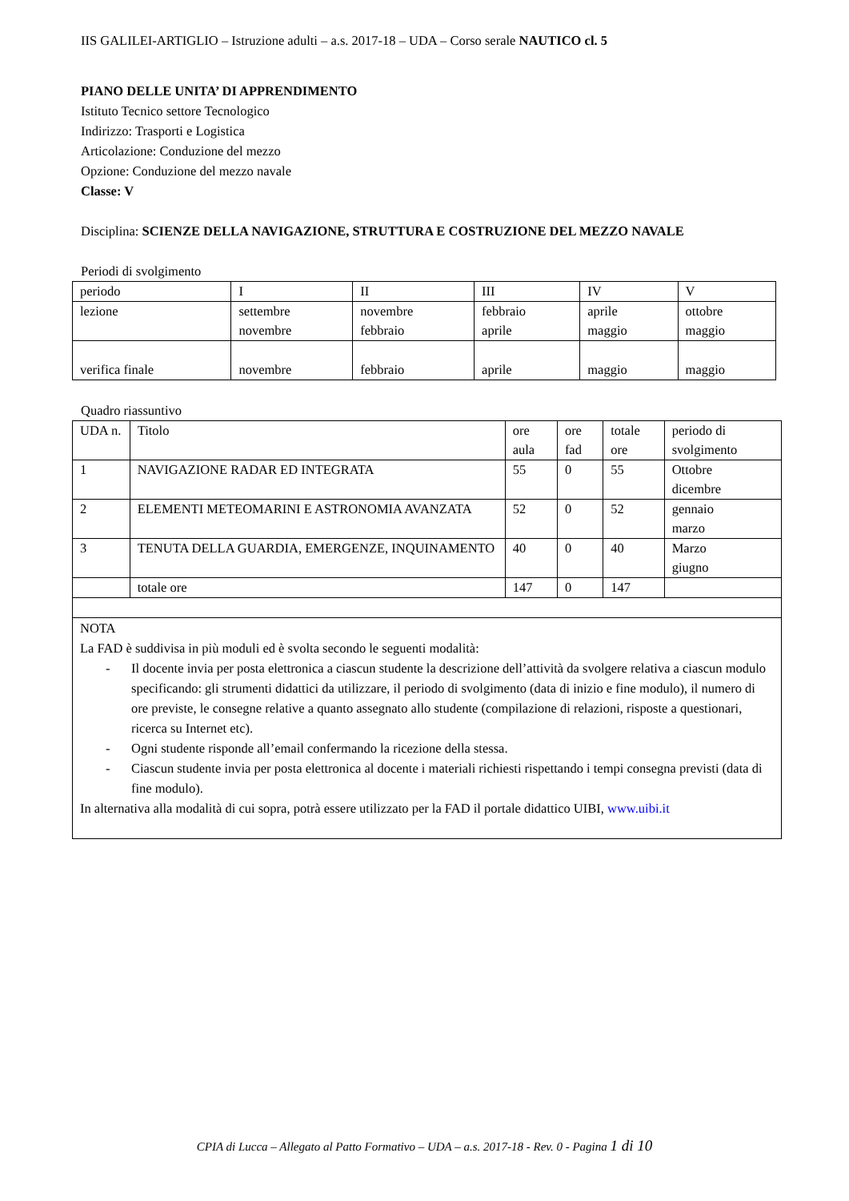IIS GALILEI-ARTIGLIO – Istruzione adulti – a.s. 2017-18 – UDA – Corso serale NAUTICO cl. 5
PIANO DELLE UNITA’ DI APPRENDIMENTO
Istituto Tecnico settore Tecnologico
Indirizzo: Trasporti e Logistica
Articolazione: Conduzione del mezzo
Opzione: Conduzione del mezzo navale
Classe: V
Disciplina: SCIENZE DELLA NAVIGAZIONE, STRUTTURA E COSTRUZIONE DEL MEZZO NAVALE
Periodi di svolgimento
| periodo | I | II | III | IV | V |
| lezione | settembre novembre | novembre febbraio | febbraio aprile | aprile maggio | ottobre maggio |
| verifica finale | novembre | febbraio | aprile | maggio | maggio |
Quadro riassuntivo
| UDA n. | Titolo | ore aula | ore fad | totale ore | periodo di svolgimento |
| 1 | NAVIGAZIONE RADAR ED INTEGRATA | 55 | 0 | 55 | Ottobre dicembre |
| 2 | ELEMENTI METEOMARINI E ASTRONOMIA AVANZATA | 52 | 0 | 52 | gennaio marzo |
| 3 | TENUTA DELLA GUARDIA, EMERGENZE, INQUINAMENTO | 40 | 0 | 40 | Marzo giugno |
| | totale ore | 147 | 0 | 147 | |
| NOTA La FAD è suddivisa in più moduli ed è svolta secondo le seguenti modalità: - Il docente invia per posta elettronica a ciascun studente la descrizione dell’attività da svolgere relativa a ciascun modulo specificando: gli strumenti didattici da utilizzare, il periodo di svolgimento (data di inizio e fine modulo), il numero di ore previste, le consegne relative a quanto assegnato allo studente (compilazione di relazioni, risposte a questionari, ricerca su Internet etc). - Ogni studente risponde all’email confermando la ricezione della stessa. - Ciascun studente invia per posta elettronica al docente i materiali richiesti rispettando i tempi consegna previsti (data di fine modulo). In alternativa alla modalità di cui sopra, potrà essere utilizzato per la FAD il portale didattico UIBI, www.uibi.it | | | | | |
CPIA di Lucca – Allegato al Patto Formativo – UDA – a.s. 2017-18 - Rev. 0 - Pagina 1 di 10